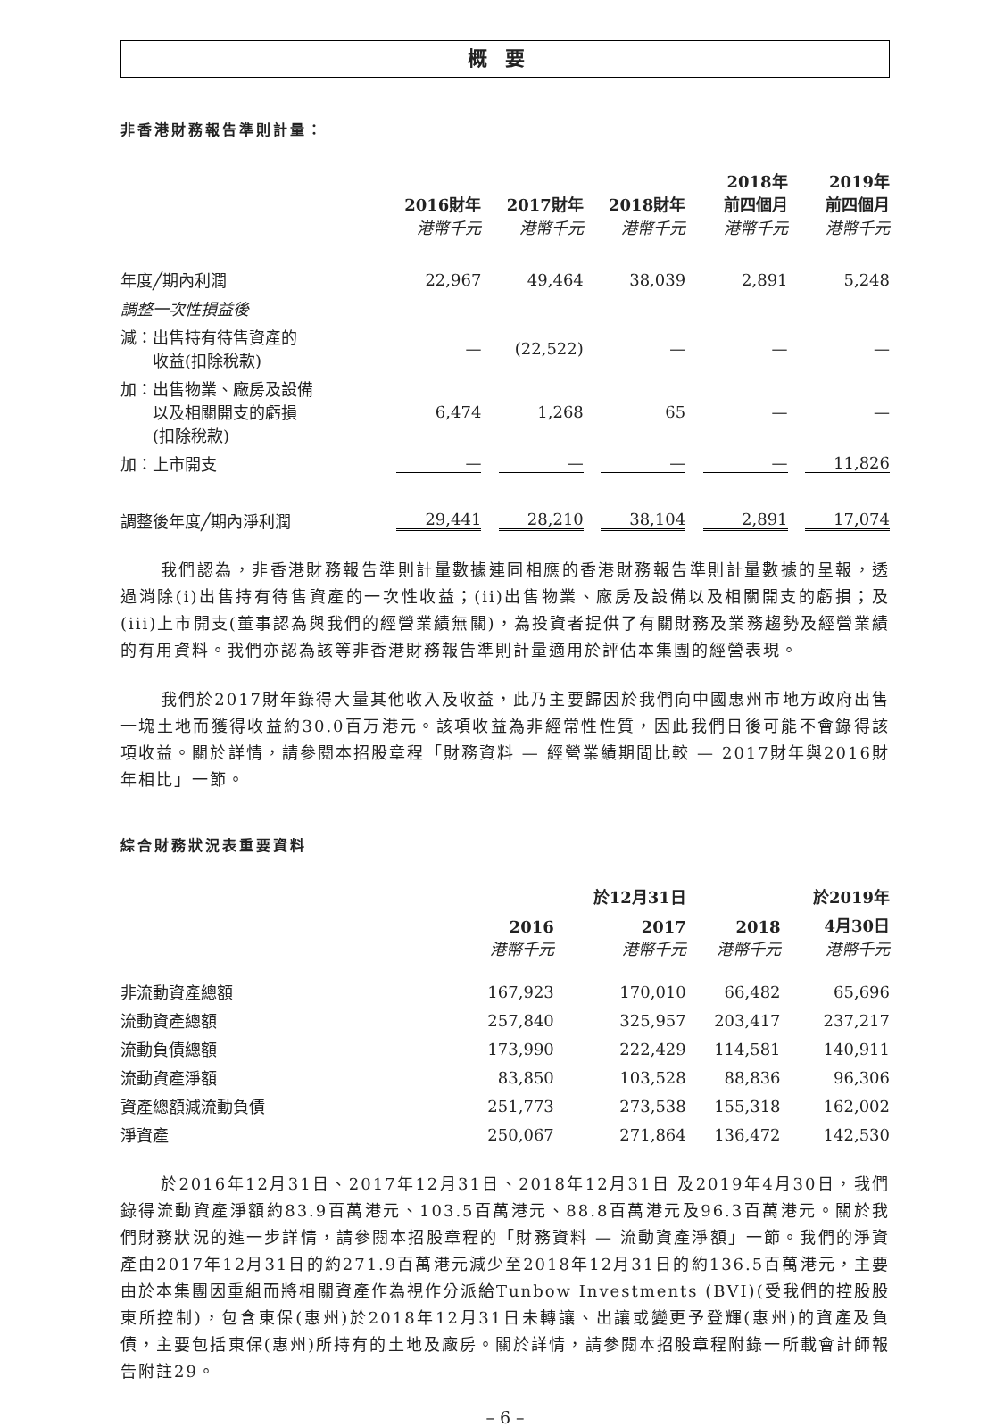概要
非香港財務報告準則計量：
| | 2016財年 港幣千元 | 2017財年 港幣千元 | 2018財年 港幣千元 | 2018年 前四個月 港幣千元 | 2019年 前四個月 港幣千元 |
| --- | --- | --- | --- | --- | --- |
| 年度╱期內利潤 | 22,967 | 49,464 | 38,039 | 2,891 | 5,248 |
| 調整一次性損益後 | | | | | |
| 減：出售持有待售資產的 收益(扣除稅款) | — | (22,522) | — | — | — |
| 加：出售物業、廠房及設備 以及相關開支的虧損 (扣除稅款) | 6,474 | 1,268 | 65 | — | — |
| 加：上市開支 | — | — | — | — | 11,826 |
| 調整後年度╱期內淨利潤 | 29,441 | 28,210 | 38,104 | 2,891 | 17,074 |
我們認為，非香港財務報告準則計量數據連同相應的香港財務報告準則計量數據的呈報，透過消除(i)出售持有待售資產的一次性收益；(ii)出售物業、廠房及設備以及相關開支的虧損；及(iii)上市開支(董事認為與我們的經營業績無關)，為投資者提供了有關財務及業務趨勢及經營業績的有用資料。我們亦認為該等非香港財務報告準則計量適用於評估本集團的經營表現。
我們於2017財年錄得大量其他收入及收益，此乃主要歸因於我們向中國惠州市地方政府出售一塊土地而獲得收益約30.0百万港元。該項收益為非經常性性質，因此我們日後可能不會錄得該項收益。關於詳情，請參閱本招股章程「財務資料 — 經營業績期間比較 — 2017財年與2016財年相比」一節。
綜合財務狀況表重要資料
| | | 於12月31日 | | 於2019年 |
| --- | --- | --- | --- | --- |
| | 2016 港幣千元 | 2017 港幣千元 | 2018 港幣千元 | 4月30日 港幣千元 |
| 非流動資產總額 | 167,923 | 170,010 | 66,482 | 65,696 |
| 流動資產總額 | 257,840 | 325,957 | 203,417 | 237,217 |
| 流動負債總額 | 173,990 | 222,429 | 114,581 | 140,911 |
| 流動資產淨額 | 83,850 | 103,528 | 88,836 | 96,306 |
| 資產總額減流動負債 | 251,773 | 273,538 | 155,318 | 162,002 |
| 淨資產 | 250,067 | 271,864 | 136,472 | 142,530 |
於2016年12月31日、2017年12月31日、2018年12月31日 及2019年4月30日，我們錄得流動資產淨額約83.9百萬港元、103.5百萬港元、88.8百萬港元及96.3百萬港元。關於我們財務狀況的進一步詳情，請參閱本招股章程的「財務資料 — 流動資產淨額」一節。我們的淨資產由2017年12月31日的約271.9百萬港元減少至2018年12月31日的約136.5百萬港元，主要由於本集團因重組而將相關資產作為視作分派給Tunbow Investments (BVI)(受我們的控股股東所控制)，包含東保(惠州)於2018年12月31日未轉讓、出讓或變更予登輝(惠州)的資產及負債，主要包括東保(惠州)所持有的土地及廠房。關於詳情，請參閱本招股章程附錄一所載會計師報告附註29。
– 6 –